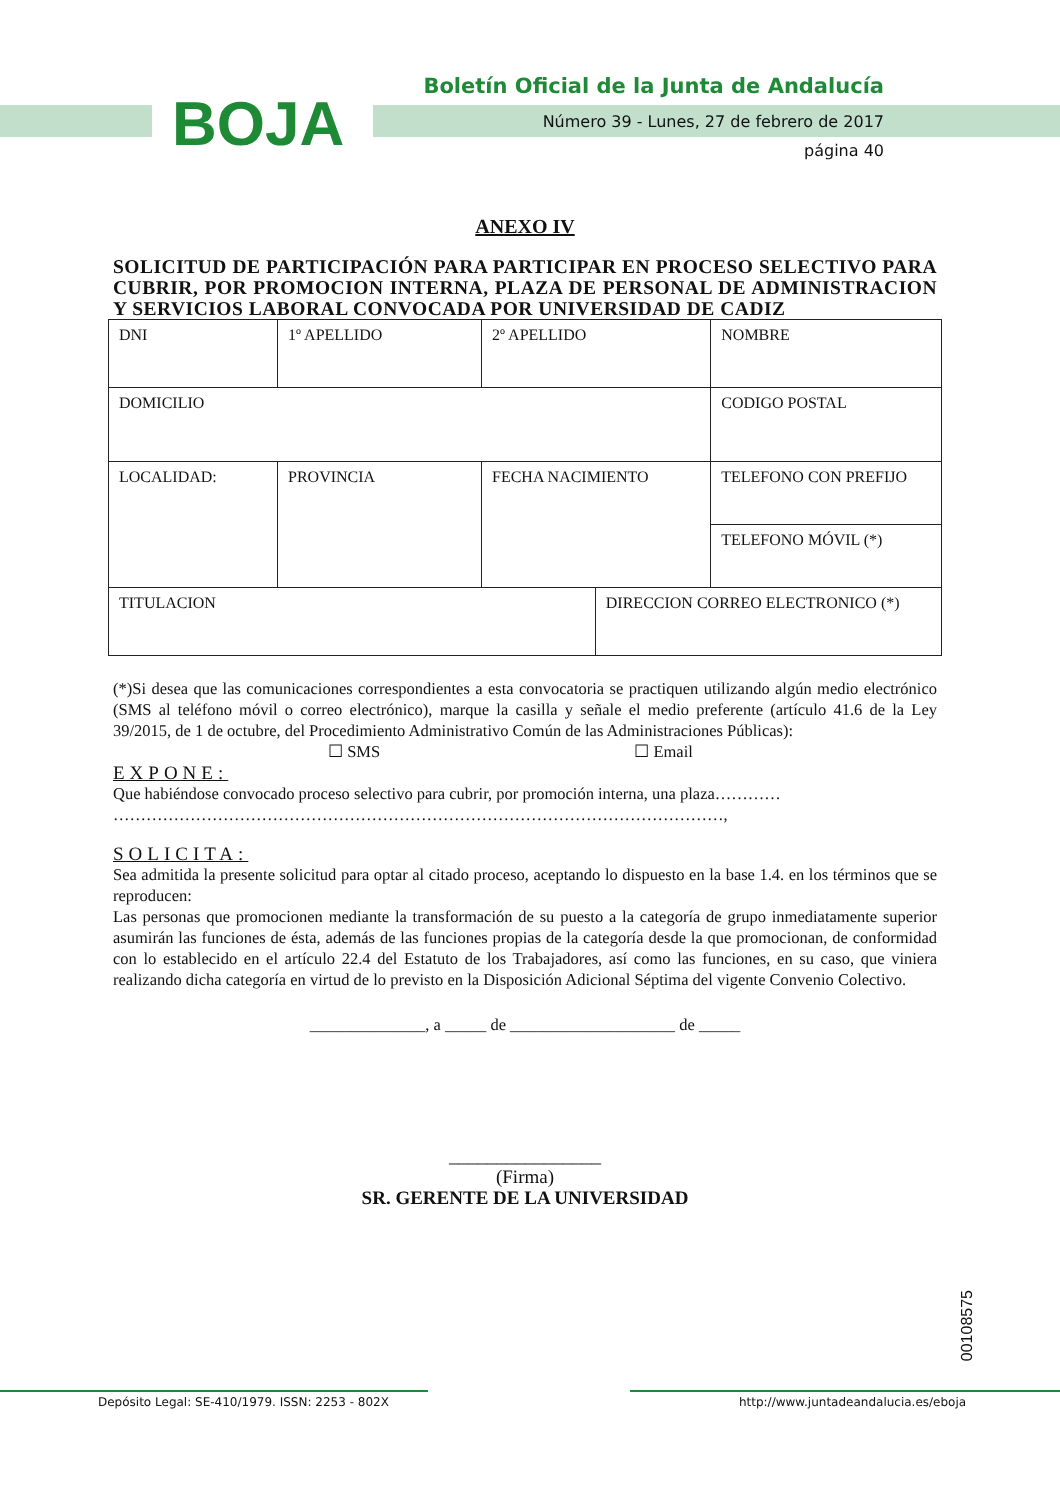BOJA
Boletín Oficial de la Junta de Andalucía
Número 39 - Lunes, 27 de febrero de 2017
página 40
ANEXO IV
SOLICITUD DE PARTICIPACIÓN PARA PARTICIPAR EN PROCESO SELECTIVO PARA CUBRIR, POR PROMOCION INTERNA, PLAZA DE PERSONAL DE ADMINISTRACION Y SERVICIOS LABORAL CONVOCADA POR UNIVERSIDAD DE CADIZ
| DNI | 1º APELLIDO | 2º APELLIDO | | NOMBRE |
| DOMICILIO | | | | CODIGO POSTAL |
| LOCALIDAD: | PROVINCIA | FECHA NACIMIENTO | | TELEFONO CON PREFIJO |
| | | | | TELEFONO MÓVIL (*) |
| TITULACION | | | DIRECCION CORREO ELECTRONICO (*) | |
(*)Si desea que las comunicaciones correspondientes a esta convocatoria se practiquen utilizando algún medio electrónico (SMS al teléfono móvil o correo electrónico), marque la casilla y señale el medio preferente (artículo 41.6 de la Ley 39/2015, de 1 de octubre, del Procedimiento Administrativo Común de las Administraciones Públicas):
☐ SMS ☐ Email
EXPONE:
Que habiéndose convocado proceso selectivo para cubrir, por promoción interna, una plaza…………
…………………………………………………………………………………………………,
SOLICITA:
Sea admitida la presente solicitud para optar al citado proceso, aceptando lo dispuesto en la base 1.4. en los términos que se reproducen:
Las personas que promocionen mediante la transformación de su puesto a la categoría de grupo inmediatamente superior asumirán las funciones de ésta, además de las funciones propias de la categoría desde la que promocionan, de conformidad con lo establecido en el artículo 22.4 del Estatuto de los Trabajadores, así como las funciones, en su caso, que viniera realizando dicha categoría en virtud de lo previsto en la Disposición Adicional Séptima del vigente Convenio Colectivo.
______________, a _____ de ____________________ de _____
________________
(Firma)
SR. GERENTE DE LA UNIVERSIDAD
00108575
Depósito Legal: SE-410/1979. ISSN: 2253 - 802X http://www.juntadeandalucia.es/eboja